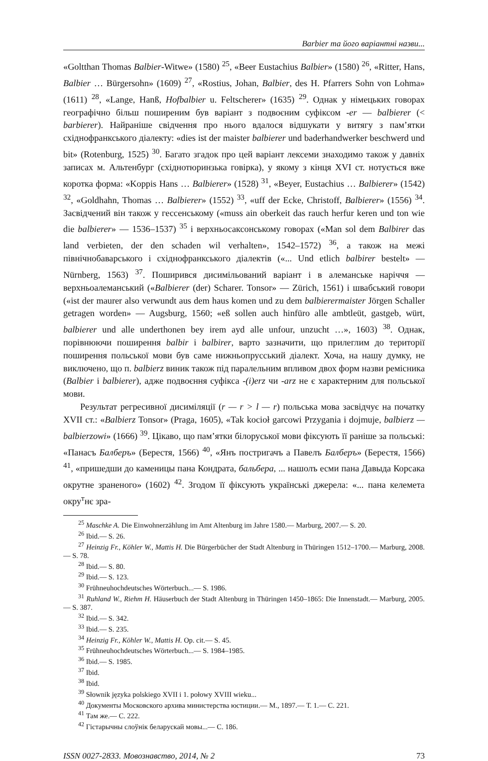Barbier та його варіантні назви...
«Goltthan Thomas Balbier-Witwe» (1580) <sup>25</sup>, «Beer Eustachius Balbier» (1580) <sup>26</sup>, «Ritter, Hans, Balbier … Bürgersohn» (1609) <sup>27</sup>, «Rostius, Johan, Balbier, des H. Pfarrers Sohn von Lohma» (1611) <sup>28</sup>, «Lange, Hanß, Hofbalbier u. Feltscherer» (1635) <sup>29</sup>. Однак у німецьких говорах географічно більш поширеним був варіант з подвоєним суфіксом -er — balbierer (< barbierer). Найраніше свідчення про нього вдалося відшукати у витягу з пам’ятки східнофранкського діалекту: «dies ist der maister balbierer und baderhandwerker beschwerd und bit» (Rotenburg, 1525) <sup>30</sup>. Багато згадок про цей варіант лексеми знаходимо також у давніх записах м. Альтенбург (східнотюринзька говірка), у якому з кінця XVI ст. нотується вже коротка форма: «Koppis Hans … Balbierer» (1528) <sup>31</sup>, «Beyer, Eustachius … Balbierer» (1542) <sup>32</sup>, «Goldhahn, Thomas … Balbierer» (1552) <sup>33</sup>, «uff der Ecke, Christoff, Balbierer» (1556) <sup>34</sup>. Засвідчений він також у гессенському («muss ain oberkeit das rauch herfur keren und ton wie die balbierer» — 1536–1537) <sup>35</sup> і верхньосаксонському говорах («Man sol dem Balbirer das land verbieten, der den schaden wil verhalten», 1542–1572) <sup>36</sup>, а також на межі північнобаварського і східнофранкського діалектів («... Und etlich balbirer bestelt» — Nürnberg, 1563) <sup>37</sup>. Поширився дисимільований варіант і в алеманське наріччя — верхньоалеманський («Balbierer (der) Scharer. Tonsor» — Zürich, 1561) і швабський говори («ist der maurer also verwundt aus dem haus komen und zu dem balbierermaister Jörgen Schaller getragen worden» — Augsburg, 1560; «eß sollen auch hinfüro alle ambtleüt, gastgeb, würt, balbierer und alle underthonen bey irem ayd alle unfour, unzucht …», 1603) <sup>38</sup>. Однак, порівнюючи поширення balbir і balbirer, варто зазначити, що прилеглим до території поширення польської мови був саме нижньопрусський діалект. Хоча, на нашу думку, не виключено, що п. balbierz виник також під паралельним впливом двох форм назви ремісника (Balbier і balbierer), адже подвоєння суфікса -(i)erz чи -arz не є характерним для польської мови.
Результат регресивної дисиміляції (r — r > l — r) польська мова засвідчує на початку XVII ст.: «Balbierz Tonsor» (Praga, 1605), «Tak kocioł garcowi Przygania i dojmuje, balbierz — balbierzowi» (1666) <sup>39</sup>. Цікаво, що пам’ятки білоруської мови фіксують її раніше за польські: «Панасъ Балберъ» (Берестя, 1566) <sup>40</sup>, «Янъ постригачъ а Павелъ Балберъ» (Берестя, 1566) <sup>41</sup>, «пришедши до каменицы пана Кондрата, бальбера, ... нашолъ есми пана Давыда Корсака окрутне зраненого» (1602) <sup>42</sup>. Згодом її фіксують українські джерела: «... пана келемета окру<sup>т</sup>нє зра-
<sup>25</sup> Maschke A. Die Einwohnerzählung im Amt Altenburg im Jahre 1580.— Marburg, 2007.— S. 20.
<sup>26</sup> Ibid.— S. 26.
<sup>27</sup> Heinzig Fr., Köhler W., Mattis H. Die Bürgerbücher der Stadt Altenburg in Thüringen 1512–1700.— Marburg, 2008.— S. 78.
<sup>28</sup> Ibid.— S. 80.
<sup>29</sup> Ibid.— S. 123.
<sup>30</sup> Frühneuhochdeutsches Wörterbuch...— S. 1986.
<sup>31</sup> Ruhland W., Riehm H. Häuserbuch der Stadt Altenburg in Thüringen 1450–1865: Die Innenstadt.— Marburg, 2005.— S. 387.
<sup>32</sup> Ibid.— S. 342.
<sup>33</sup> Ibid.— S. 235.
<sup>34</sup> Heinzig Fr., Köhler W., Mattis H. Op. cit.— S. 45.
<sup>35</sup> Frühneuhochdeutsches Wörterbuch...— S. 1984–1985.
<sup>36</sup> Ibid.— S. 1985.
<sup>37</sup> Ibid.
<sup>38</sup> Ibid.
<sup>39</sup> Słownik języka polskiego XVII i 1. połowy XVIII wieku...
<sup>40</sup> Документы Московского архива министерства юстиции.— М., 1897.— Т. 1.— С. 221.
<sup>41</sup> Там же.— С. 222.
<sup>42</sup> Гістарычны слоўнік беларускай мовы...— С. 186.
ISSN 0027-2833. Мовознавство, 2014, № 2 73